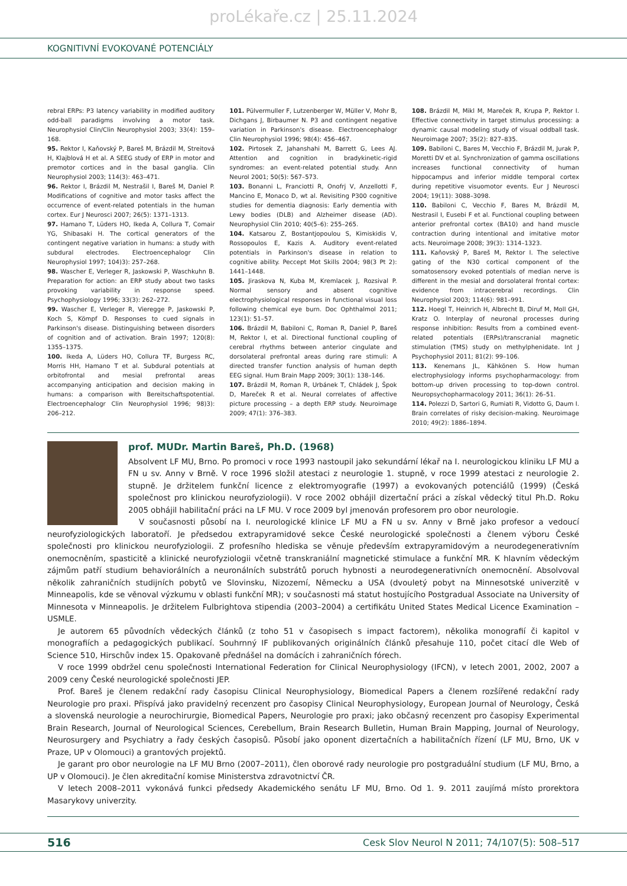proLékaře.cz | 25.11.2024
KOGNITIVNÍ EVOKOVANÉ POTENCIÁLY
rebral ERPs: P3 latency variability in modified auditory odd-ball paradigms involving a motor task. Neurophysiol Clin/Clin Neurophysiol 2003; 33(4): 159–168.
95. Rektor I, Kaňovský P, Bareš M, Brázdil M, Streitová H, Klajblová H et al. A SEEG study of ERP in motor and premotor cortices and in the basal ganglia. Clin Neurophysiol 2003; 114(3): 463–471.
96. Rektor I, Brázdil M, Nestrašil I, Bareš M, Daniel P. Modifications of cognitive and motor tasks affect the occurrence of event-related potentials in the human cortex. Eur J Neurosci 2007; 26(5): 1371–1313.
97. Hamano T, Lüders HO, Ikeda A, Collura T, Comair YG, Shibasaki H. The cortical generators of the contingent negative variation in humans: a study with subdural electrodes. Electroencephalogr Clin Neurophysiol 1997; 104)3): 257–268.
98. Wascher E, Verleger R, Jaskowski P, Waschkuhn B. Preparation for action: an ERP study about two tasks provoking variability in response speed. Psychophysiology 1996; 33(3): 262–272.
99. Wascher E, Verleger R, Vieregge P, Jaskowski P, Koch S, Kömpf D. Responses to cued signals in Parkinson's disease. Distinguishing between disorders of cognition and of activation. Brain 1997; 120(8): 1355–1375.
100. Ikeda A, Lüders HO, Collura TF, Burgess RC, Morris HH, Hamano T et al. Subdural potentials at orbitofrontal and mesial prefrontal areas accompanying anticipation and decision making in humans: a comparison with Bereitschaftspotential. Electroencephalogr Clin Neurophysiol 1996; 98)3): 206–212.
101. Pülvermuller F, Lutzenberger W, Müller V, Mohr B, Dichgans J, Birbaumer N. P3 and contingent negative variation in Parkinson's disease. Electroencephalogr Clin Neurophysiol 1996; 98(4): 456–467.
102. Pirtosek Z, Jahanshahi M, Barrett G, Lees AJ. Attention and cognition in bradykinetic-rigid syndromes: an event-related potential study. Ann Neurol 2001; 50(5): 567–573.
103. Bonanni L, Franciotti R, Onofrj V, Anzellotti F, Mancino E, Monaco D, wt al. Revisiting P300 cognitive studies for dementia diagnosis: Early dementia with Lewy bodies (DLB) and Alzheimer disease (AD). Neurophysiol Clin 2010; 40(5–6): 255–265.
104. Katsarou Z, Bostantjopoulou S, Kimiskidis V, Rossopoulos E, Kazis A. Auditory event-related potentials in Parkinson's disease in relation to cognitive ability. Peccept Mot Skills 2004; 98(3 Pt 2): 1441–1448.
105. Jiraskova N, Kuba M, Kremlacek J, Rozsival P. Normal sensory and absent cognitive electrophysiological responses in functional visual loss following chemical eye burn. Doc Ophthalmol 2011; 123(1): 51–57.
106. Brázdil M, Babiloni C, Roman R, Daniel P, Bareš M, Rektor I, et al. Directional functional coupling of cerebral rhythms between anterior cingulate and dorsolateral prefrontal areas during rare stimuli: A directed transfer function analysis of human depth EEG signal. Hum Brain Mapp 2009; 30(1): 138–146.
107. Brázdil M, Roman R, Urbánek T, Chládek J, Špok D, Mareček R et al. Neural correlates of affective picture processing – a depth ERP study. Neuroimage 2009; 47(1): 376–383.
108. Brázdil M, Mikl M, Mareček R, Krupa P, Rektor I. Effective connectivity in target stimulus processing: a dynamic causal modeling study of visual oddball task. Neuroimage 2007; 35(2): 827–835.
109. Babiloni C, Bares M, Vecchio F, Brázdil M, Jurak P, Moretti DV et al. Synchronization of gamma oscillations increases functional connectivity of human hippocampus and inferior middle temporal cortex during repetitive visuomotor events. Eur J Neurosci 2004; 19(11): 3088–3098.
110. Babiloni C, Vecchio F, Bares M, Brázdil M, Nestrasil I, Eusebi F et al. Functional coupling between anterior prefrontal cortex (BA10) and hand muscle contraction during intentional and imitative motor acts. Neuroimage 2008; 39(3): 1314–1323.
111. Kaňovský P, Bareš M, Rektor I. The selective gating of the N30 cortical component of the somatosensory evoked potentials of median nerve is different in the mesial and dorsolateral frontal cortex: evidence from intracerebral recordings. Clin Neurophysiol 2003; 114(6): 981–991.
112. Hoegl T, Heinrich H, Albrecht B, Diruf M, Moll GH, Kratz O. Interplay of neuronal processes during response inhibition: Results from a combined event-related potentials (ERPs)/transcranial magnetic stimulation (TMS) study on methylphenidate. Int J Psychophysiol 2011; 81(2): 99–106.
113. Kenemans JL, Kähkönen S. How human electrophysiology informs psychopharmacology: from bottom-up driven processing to top-down control. Neuropsychopharmacology 2011; 36(1): 26–51.
114. Polezzi D, Sartori G, Rumiati R, Vidotto G, Daum I. Brain correlates of risky decision-making. Neuroimage 2010; 49(2): 1886–1894.
prof. MUDr. Martin Bareš, Ph.D. (1968)
Absolvent LF MU, Brno. Po promoci v roce 1993 nastoupil jako sekundární lékař na I. neurologickou kliniku LF MU a FN u sv. Anny v Brně. V roce 1996 složil atestaci z neurologie 1. stupně, v roce 1999 atestaci z neurologie 2. stupně. Je držitelem funkční licence z elektromyografie (1997) a evokovaných potenciálů (1999) (Česká společnost pro klinickou neurofyziologii). V roce 2002 obhájil dizertační práci a získal vědecký titul Ph.D. Roku 2005 obhájil habilitační práci na LF MU. V roce 2009 byl jmenován profesorem pro obor neurologie.
V současnosti působí na I. neurologické klinice LF MU a FN u sv. Anny v Brně jako profesor a vedoucí neurofyziologických laboratoří. Je předsedou extrapyramidové sekce České neurologické společnosti a členem výboru České společnosti pro klinickou neurofyziologii. Z profesního hlediska se věnuje především extrapyramidovým a neurodegenerativním onemocněním, spasticitě a klinické neurofyziologii včetně transkraniální magnetické stimulace a funkční MR. K hlavním vědeckým zájmům patří studium behaviorálních a neuronálních substrátů poruch hybnosti a neurodegenerativních onemocnění. Absolvoval několik zahraničních studijních pobytů ve Slovinsku, Nizozemí, Německu a USA (dvouletý pobyt na Minnesotské univerzitě v Minneapolis, kde se věnoval výzkumu v oblasti funkční MR); v současnosti má statut hostujícího Postgradual Associate na University of Minnesota v Minneapolis. Je držitelem Fulbrightova stipendia (2003–2004) a certifikátu United States Medical Licence Examination – USMLE.
Je autorem 65 původních vědeckých článků (z toho 51 v časopisech s impact factorem), několika monografií či kapitol v monografiích a pedagogických publikací. Souhrnný IF publikovaných originálních článků přesahuje 110, počet citací dle Web of Science 510, Hirschův index 15. Opakovaně přednášel na domácích i zahraničních fórech.
V roce 1999 obdržel cenu společnosti International Federation for Clinical Neurophysiology (IFCN), v letech 2001, 2002, 2007 a 2009 ceny České neurologické společnosti JEP.
Prof. Bareš je členem redakční rady časopisu Clinical Neurophysiology, Biomedical Papers a členem rozšířené redakční rady Neurologie pro praxi. Přispívá jako pravidelný recenzent pro časopisy Clinical Neurophysiology, European Journal of Neurology, Česká a slovenská neurologie a neurochirurgie, Biomedical Papers, Neurologie pro praxi; jako občasný recenzent pro časopisy Experimental Brain Research, Journal of Neurological Sciences, Cerebellum, Brain Research Bulletin, Human Brain Mapping, Journal of Neurology, Neurosurgery and Psychiatry a řady českých časopisů. Působí jako oponent dizertačních a habilitačních řízení (LF MU, Brno, UK v Praze, UP v Olomouci) a grantových projektů.
Je garant pro obor neurologie na LF MU Brno (2007–2011), člen oborové rady neurologie pro postgraduální studium (LF MU, Brno, a UP v Olomouci). Je člen akreditační komise Ministerstva zdravotnictví ČR.
V letech 2008–2011 vykonává funkci předsedy Akademického senátu LF MU, Brno. Od 1. 9. 2011 zaujímá místo prorektora Masarykovy univerzity.
516 Cesk Slov Neurol N 2011; 74/107(5): 508–517